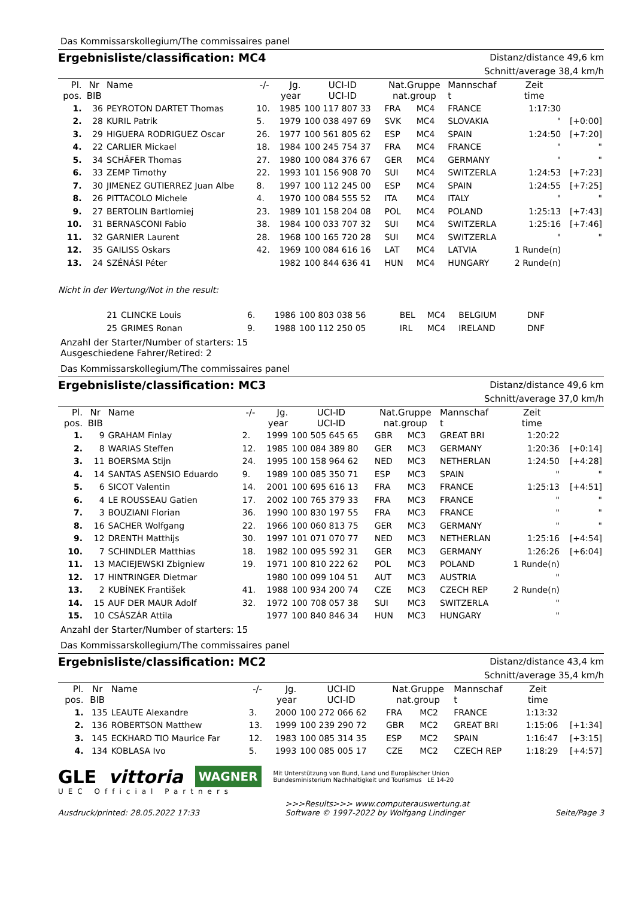Das Kommissarskollegium/The commissaires panel
Ergebnisliste/classification: MC4
Distanz/distance 49,6 km
Schnitt/average 38,4 km/h
| Pl. pos. | Nr BIB | Name | -/- | Jg. year | UCI-ID UCI-ID | Nat.Gruppe nat.group | | Mannschaf t | Zeit time | |
| --- | --- | --- | --- | --- | --- | --- | --- | --- | --- | --- |
| 1. | 36 | PEYROTON DARTET Thomas | 10. | 1985 | 100 117 807 33 | FRA | MC4 | FRANCE | 1:17:30 | |
| 2. | 28 | KURIL Patrik | 5. | 1979 | 100 038 497 69 | SVK | MC4 | SLOVAKIA | " | [+0:00] |
| 3. | 29 | HIGUERA RODRIGUEZ Oscar | 26. | 1977 | 100 561 805 62 | ESP | MC4 | SPAIN | 1:24:50 | [+7:20] |
| 4. | 22 | CARLIER Mickael | 18. | 1984 | 100 245 754 37 | FRA | MC4 | FRANCE | " | " |
| 5. | 34 | SCHÄFER Thomas | 27. | 1980 | 100 084 376 67 | GER | MC4 | GERMANY | " | " |
| 6. | 33 | ZEMP Timothy | 22. | 1993 | 101 156 908 70 | SUI | MC4 | SWITZERLA | 1:24:53 | [+7:23] |
| 7. | 30 | JIMENEZ GUTIERREZ Juan Albe | 8. | 1997 | 100 112 245 00 | ESP | MC4 | SPAIN | 1:24:55 | [+7:25] |
| 8. | 26 | PITTACOLO Michele | 4. | 1970 | 100 084 555 52 | ITA | MC4 | ITALY | " | " |
| 9. | 27 | BERTOLIN Bartlomiej | 23. | 1989 | 101 158 204 08 | POL | MC4 | POLAND | 1:25:13 | [+7:43] |
| 10. | 31 | BERNASCONI Fabio | 38. | 1984 | 100 033 707 32 | SUI | MC4 | SWITZERLA | 1:25:16 | [+7:46] |
| 11. | 32 | GARNIER Laurent | 28. | 1968 | 100 165 720 28 | SUI | MC4 | SWITZERLA | " | " |
| 12. | 35 | GAILISS Oskars | 42. | 1969 | 100 084 616 16 | LAT | MC4 | LATVIA | 1 Runde(n) | |
| 13. | 24 | SZÉNÁSI Péter | | 1982 | 100 844 636 41 | HUN | MC4 | HUNGARY | 2 Runde(n) | |
Nicht in der Wertung/Not in the result:
| | 21 | CLINCKE Louis | 6. | 1986 | 100 803 038 56 | BEL | MC4 | BELGIUM | DNF | |
| | 25 | GRIMES Ronan | 9. | 1988 | 100 112 250 05 | IRL | MC4 | IRELAND | DNF | |
Anzahl der Starter/Number of starters: 15
Ausgeschiedene Fahrer/Retired: 2
Das Kommissarskollegium/The commissaires panel
Ergebnisliste/classification: MC3
Distanz/distance 49,6 km
Schnitt/average 37,0 km/h
| Pl. pos. | Nr BIB | Name | -/- | Jg. year | UCI-ID UCI-ID | Nat.Gruppe nat.group | | Mannschaf t | Zeit time | |
| --- | --- | --- | --- | --- | --- | --- | --- | --- | --- | --- |
| 1. | 9 | GRAHAM Finlay | 2. | 1999 | 100 505 645 65 | GBR | MC3 | GREAT BRI | 1:20:22 | |
| 2. | 8 | WARIAS Steffen | 12. | 1985 | 100 084 389 80 | GER | MC3 | GERMANY | 1:20:36 | [+0:14] |
| 3. | 11 | BOERSMA Stijn | 24. | 1995 | 100 158 964 62 | NED | MC3 | NETHERLAN | 1:24:50 | [+4:28] |
| 4. | 14 | SANTAS ASENSIO Eduardo | 9. | 1989 | 100 085 350 71 | ESP | MC3 | SPAIN | " | " |
| 5. | 6 | SICOT Valentin | 14. | 2001 | 100 695 616 13 | FRA | MC3 | FRANCE | 1:25:13 | [+4:51] |
| 6. | 4 | LE ROUSSEAU Gatien | 17. | 2002 | 100 765 379 33 | FRA | MC3 | FRANCE | " | " |
| 7. | 3 | BOUZIANI Florian | 36. | 1990 | 100 830 197 55 | FRA | MC3 | FRANCE | " | " |
| 8. | 16 | SACHER Wolfgang | 22. | 1966 | 100 060 813 75 | GER | MC3 | GERMANY | " | " |
| 9. | 12 | DRENTH Matthijs | 30. | 1997 | 101 071 070 77 | NED | MC3 | NETHERLAN | 1:25:16 | [+4:54] |
| 10. | 7 | SCHINDLER Matthias | 18. | 1982 | 100 095 592 31 | GER | MC3 | GERMANY | 1:26:26 | [+6:04] |
| 11. | 13 | MACIEJEWSKI Zbigniew | 19. | 1971 | 100 810 222 62 | POL | MC3 | POLAND | 1 Runde(n) | |
| 12. | 17 | HINTRINGER Dietmar | | 1980 | 100 099 104 51 | AUT | MC3 | AUSTRIA | " | |
| 13. | 2 | KUBÍNEK František | 41. | 1988 | 100 934 200 74 | CZE | MC3 | CZECH REP | 2 Runde(n) | |
| 14. | 15 | AUF DER MAUR Adolf | 32. | 1972 | 100 708 057 38 | SUI | MC3 | SWITZERLA | " | |
| 15. | 10 | CSÁSZÁR Attila | | 1977 | 100 840 846 34 | HUN | MC3 | HUNGARY | " | |
Anzahl der Starter/Number of starters: 15
Das Kommissarskollegium/The commissaires panel
Ergebnisliste/classification: MC2
Distanz/distance 43,4 km
Schnitt/average 35,4 km/h
| Pl. pos. | Nr BIB | Name | -/- | Jg. year | UCI-ID UCI-ID | Nat.Gruppe nat.group | | Mannschaf t | Zeit time | |
| --- | --- | --- | --- | --- | --- | --- | --- | --- | --- | --- |
| 1. | 135 | LEAUTE Alexandre | 3. | 2000 | 100 272 066 62 | FRA | MC2 | FRANCE | 1:13:32 | |
| 2. | 136 | ROBERTSON Matthew | 13. | 1999 | 100 239 290 72 | GBR | MC2 | GREAT BRI | 1:15:06 | [+1:34] |
| 3. | 145 | ECKHARD TIO Maurice Far | 12. | 1983 | 100 085 314 35 | ESP | MC2 | SPAIN | 1:16:47 | [+3:15] |
| 4. | 134 | KOBLASA Ivo | 5. | 1993 | 100 085 005 17 | CZE | MC2 | CZECH REP | 1:18:29 | [+4:57] |
GLE vittoria WAGNER Mit Unterstützung von Bund, Land und Europäischer Union
Bundesministerium Nachhaltigkeit und Tourismus LE 14-20
UEC Official Partners
Ausdruck/printed: 28.05.2022 17:33 >>>Results>>> www.computerauswertung.at
Software © 1997-2022 by Wolfgang Lindinger
Seite/Page 3